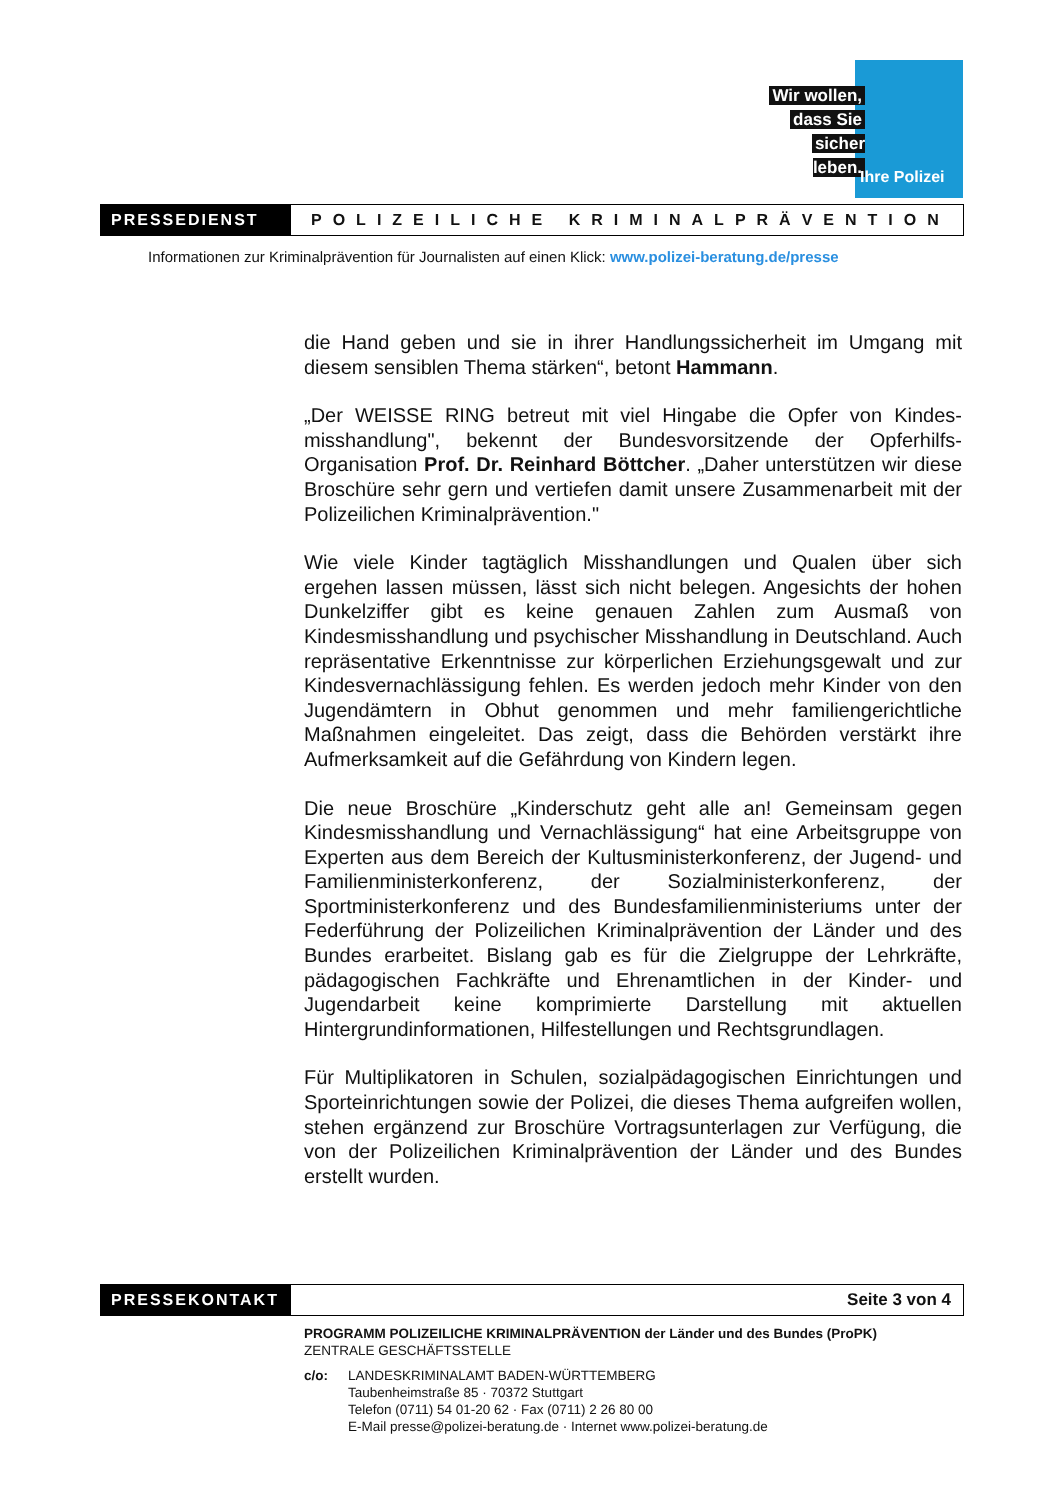Wir wollen,
dass Sie
sicher leben.
Ihre Polizei
PRESSEDIENST
POLIZEILICHE KRIMINALPRÄVENTION
Informationen zur Kriminalprävention für Journalisten auf einen Klick: www.polizei-beratung.de/presse
die Hand geben und sie in ihrer Handlungssicherheit im Umgang mit diesem sensiblen Thema stärken“, betont Hammann.
„Der WEISSE RING betreut mit viel Hingabe die Opfer von Kindes­misshandlung", bekennt der Bundesvorsitzende der Opferhilfs-Organisation Prof. Dr. Reinhard Böttcher. „Daher unterstützen wir diese Broschüre sehr gern und vertiefen damit unsere Zusammenar­beit mit der Polizeilichen Kriminalprävention."
Wie viele Kinder tagtäglich Misshandlungen und Qualen über sich ergehen lassen müssen, lässt sich nicht belegen. Angesichts der ho­hen Dunkelziffer gibt es keine genauen Zahlen zum Ausmaß von Kindesmisshandlung und psychischer Misshandlung in Deutschland. Auch repräsentative Erkenntnisse zur körperlichen Erziehungsgewalt und zur Kindesvernachlässigung fehlen. Es werden jedoch mehr Kin­der von den Jugendämtern in Obhut genommen und mehr familien­gerichtliche Maßnahmen eingeleitet. Das zeigt, dass die Behörden verstärkt ihre Aufmerksamkeit auf die Gefährdung von Kindern legen.
Die neue Broschüre „Kinderschutz geht alle an! Gemeinsam gegen Kindesmisshandlung und Vernachlässigung“ hat eine Arbeitsgruppe von Experten aus dem Bereich der Kultusministerkonferenz, der Ju­gend- und Familienministerkonferenz, der Sozialministerkonferenz, der Sportministerkonferenz und des Bundesfamilienministeriums un­ter der Federführung der Polizeilichen Kriminalprävention der Länder und des Bundes erarbeitet. Bislang gab es für die Zielgruppe der Lehrkräfte, pädagogischen Fachkräfte und Ehrenamtlichen in der Kinder- und Jugendarbeit keine komprimierte Darstellung mit aktuel­len Hintergrundinformationen, Hilfestellungen und Rechtsgrundlagen.
Für Multiplikatoren in Schulen, sozialpädagogischen Einrichtungen und Sporteinrichtungen sowie der Polizei, die dieses Thema aufgrei­fen wollen, stehen ergänzend zur Broschüre Vortragsunterlagen zur Verfügung, die von der Polizeilichen Kriminalprävention der Länder und des Bundes erstellt wurden.
PRESSEKONTAKT
Seite 3 von 4
PROGRAMM POLIZEILICHE KRIMINALPRÄVENTION der Länder und des Bundes (ProPK)
ZENTRALE GESCHÄFTSSTELLE
c/o: LANDESKRIMINALAMT BADEN-WÜRTTEMBERG
Taubenheimstraße 85 · 70372 Stuttgart
Telefon (0711) 54 01-20 62 · Fax (0711) 2 26 80 00
E-Mail presse@polizei-beratung.de · Internet www.polizei-beratung.de